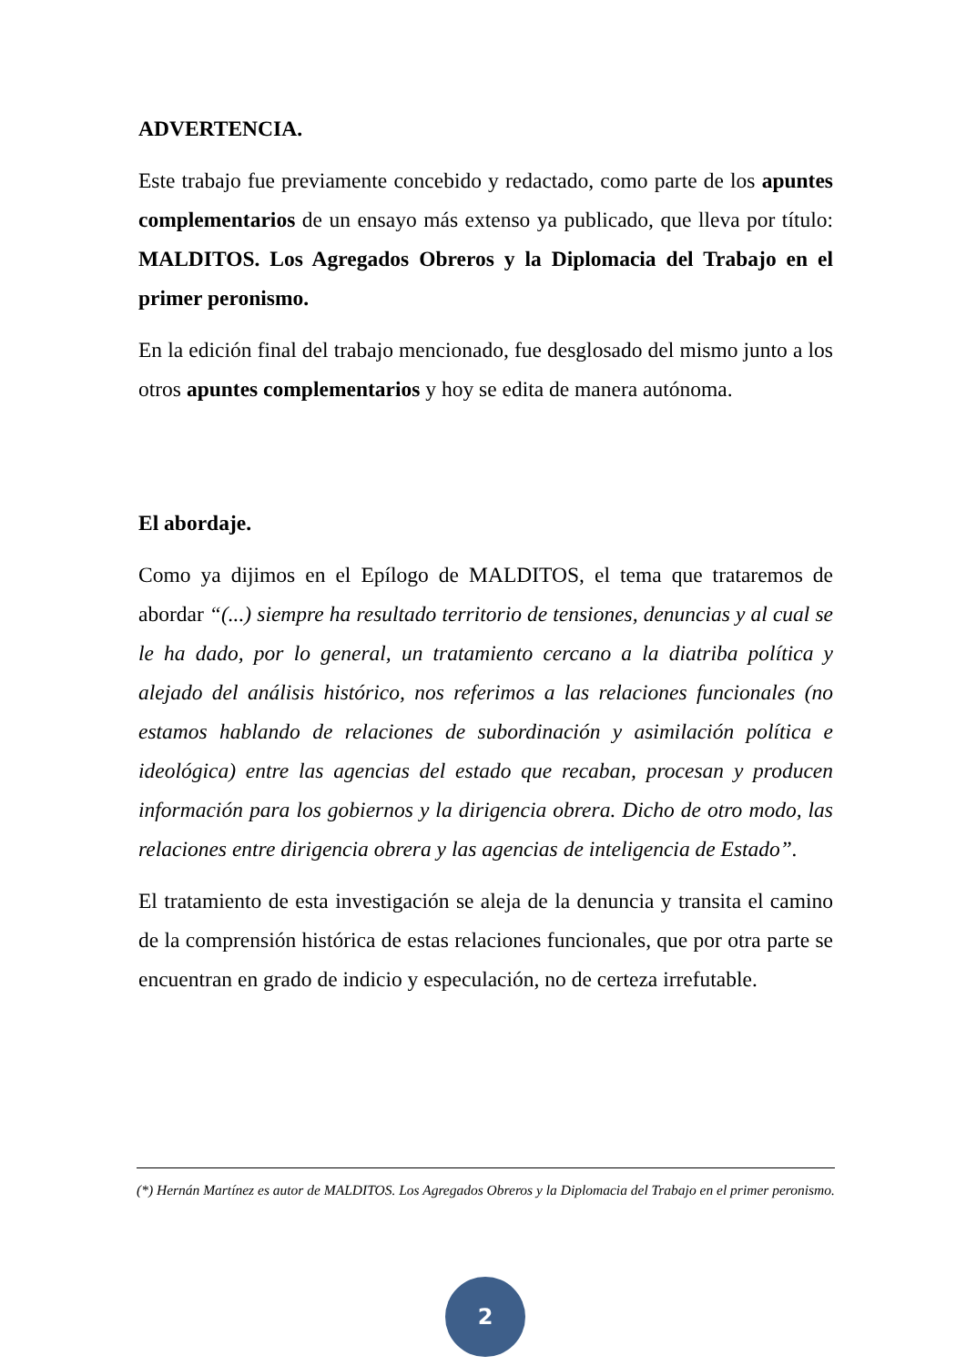ADVERTENCIA.
Este trabajo fue previamente concebido y redactado, como parte de los apuntes complementarios de un ensayo más extenso ya publicado, que lleva por título: MALDITOS. Los Agregados Obreros y la Diplomacia del Trabajo en el primer peronismo.
En la edición final del trabajo mencionado, fue desglosado del mismo junto a los otros apuntes complementarios y hoy se edita de manera autónoma.
El abordaje.
Como ya dijimos en el Epílogo de MALDITOS, el tema que trataremos de abordar “(...) siempre ha resultado territorio de tensiones, denuncias y al cual se le ha dado, por lo general, un tratamiento cercano a la diatriba política y alejado del análisis histórico, nos referimos a las relaciones funcionales (no estamos hablando de relaciones de subordinación y asimilación política e ideológica) entre las agencias del estado que recaban, procesan y producen información para los gobiernos y la dirigencia obrera. Dicho de otro modo, las relaciones entre dirigencia obrera y las agencias de inteligencia de Estado”.
El tratamiento de esta investigación se aleja de la denuncia y transita el camino de la comprensión histórica de estas relaciones funcionales, que por otra parte se encuentran en grado de indicio y especulación, no de certeza irrefutable.
(*) Hernán Martínez es autor de MALDITOS. Los Agregados Obreros y la Diplomacia del Trabajo en el primer peronismo.
2